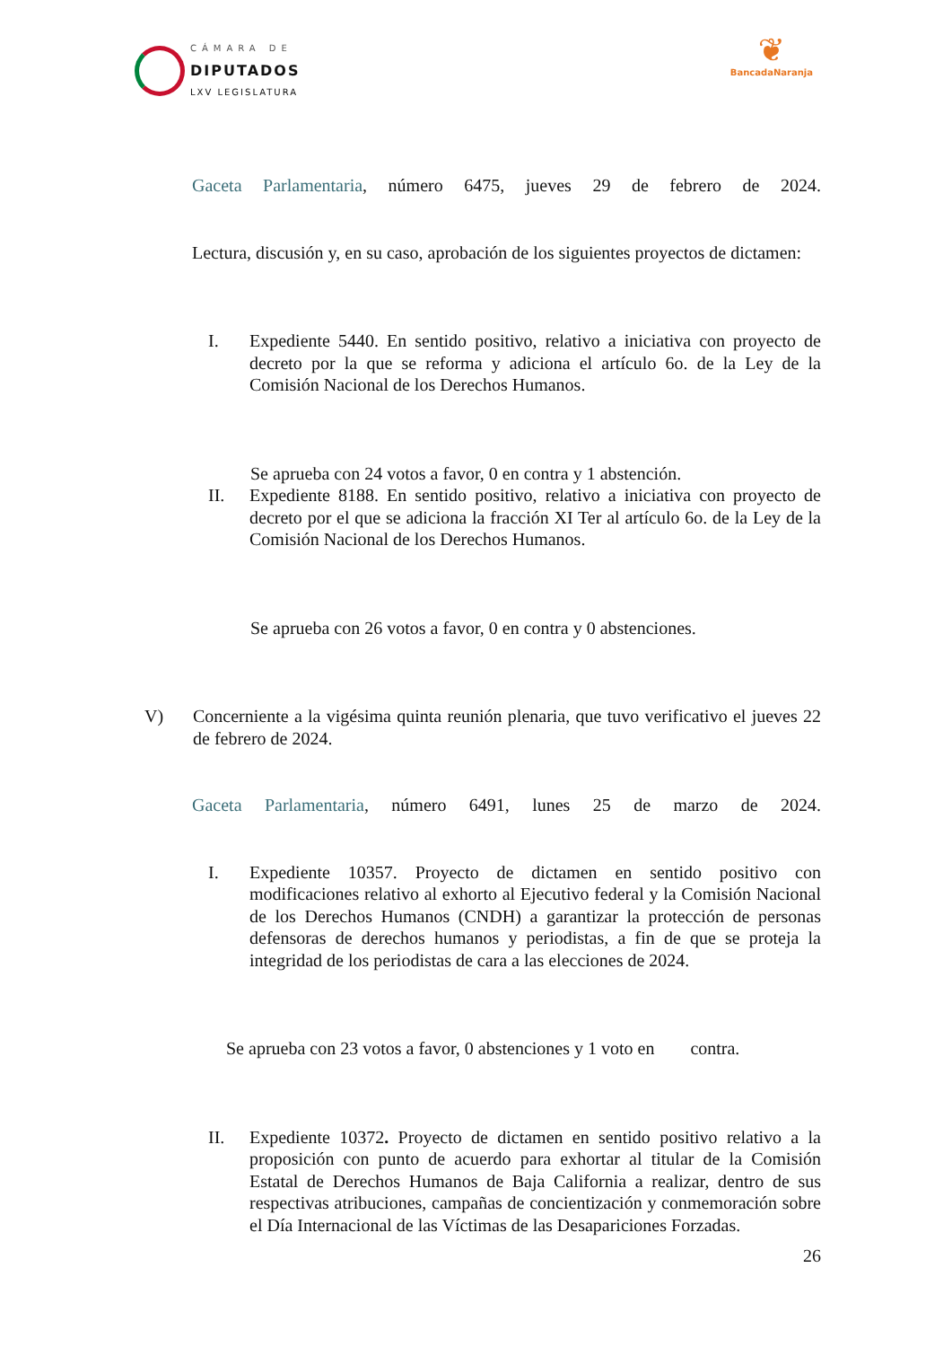CÁMARA DE
DIPUTADOS
LXV LEGISLATURA
❦
BancadaNaranja
Gaceta Parlamentaria, número 6475, jueves 29 de febrero de 2024.
Lectura, discusión y, en su caso, aprobación de los siguientes proyectos de dictamen:
I. Expediente 5440. En sentido positivo, relativo a iniciativa con proyecto de decreto por la que se reforma y adiciona el artículo 6o. de la Ley de la Comisión Nacional de los Derechos Humanos.
Se aprueba con 24 votos a favor, 0 en contra y 1 abstención.
II. Expediente 8188. En sentido positivo, relativo a iniciativa con proyecto de decreto por el que se adiciona la fracción XI Ter al artículo 6o. de la Ley de la Comisión Nacional de los Derechos Humanos.
Se aprueba con 26 votos a favor, 0 en contra y 0 abstenciones.
V) Concerniente a la vigésima quinta reunión plenaria, que tuvo verificativo el jueves 22 de febrero de 2024.
Gaceta Parlamentaria, número 6491, lunes 25 de marzo de 2024.
I. Expediente 10357. Proyecto de dictamen en sentido positivo con modificaciones relativo al exhorto al Ejecutivo federal y la Comisión Nacional de los Derechos Humanos (CNDH) a garantizar la protección de personas defensoras de derechos humanos y periodistas, a fin de que se proteja la integridad de los periodistas de cara a las elecciones de 2024.
Se aprueba con 23 votos a favor, 0 abstenciones y 1 voto en contra.
II. Expediente 10372. Proyecto de dictamen en sentido positivo relativo a la proposición con punto de acuerdo para exhortar al titular de la Comisión Estatal de Derechos Humanos de Baja California a realizar, dentro de sus respectivas atribuciones, campañas de concientización y conmemoración sobre el Día Internacional de las Víctimas de las Desapariciones Forzadas.
26